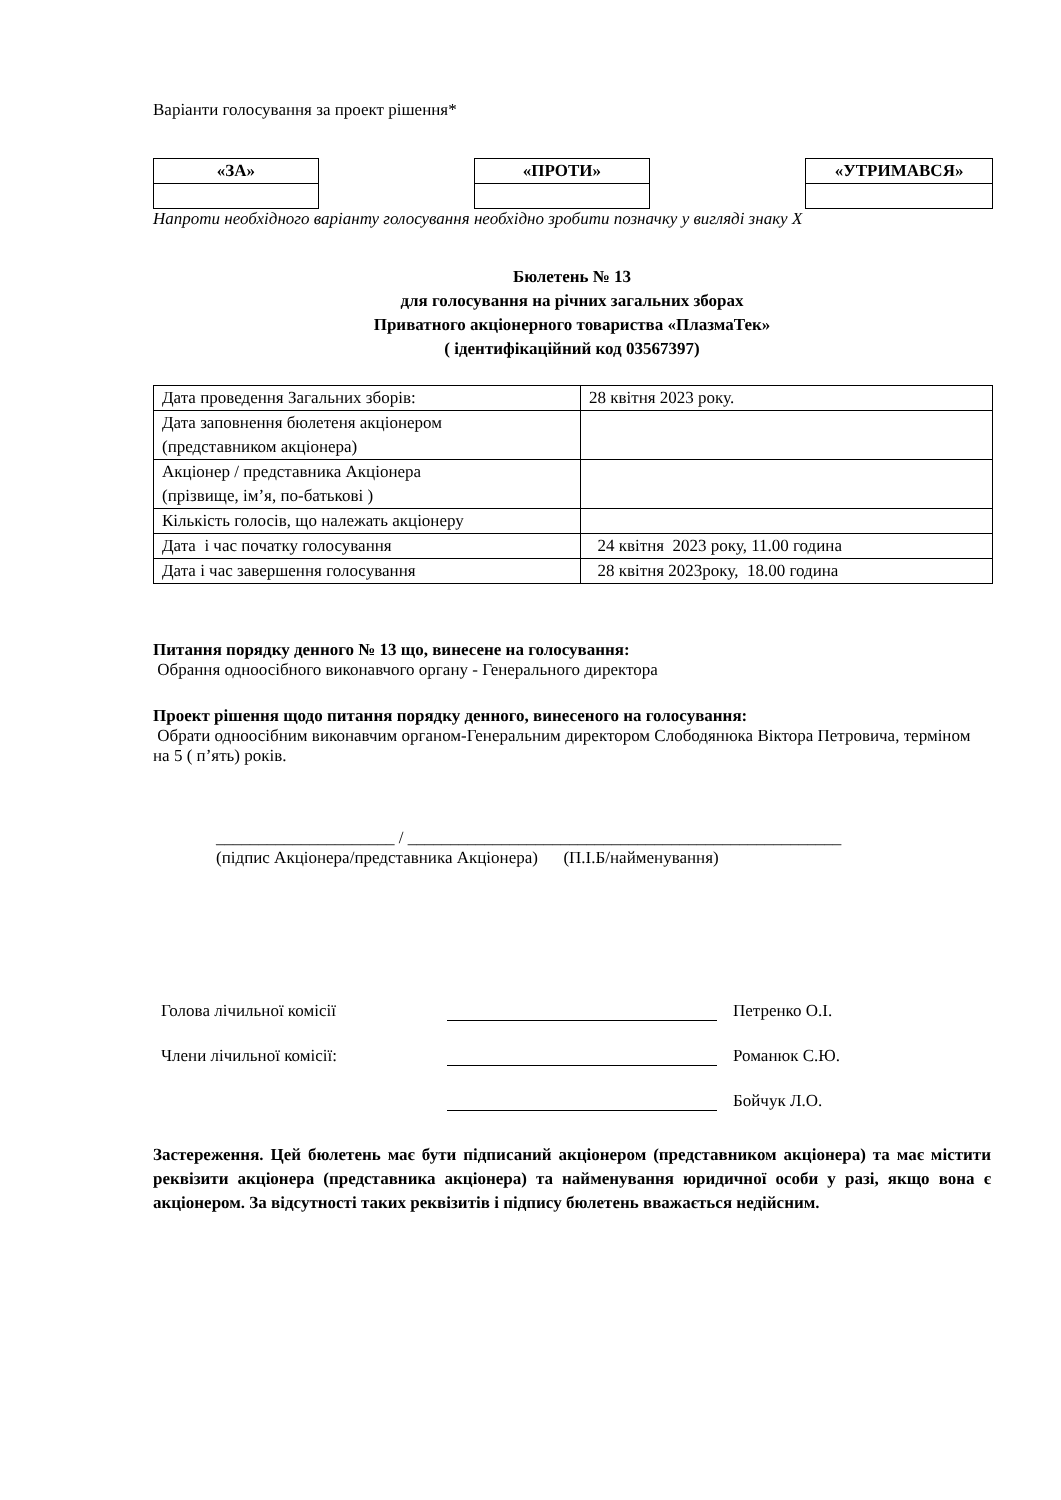Варіанти голосування за проект рішення*
| «ЗА» | | «ПРОТИ» | | «УТРИМАВСЯ» |
Напроти необхідного варіанту голосування необхідно зробити позначку у вигляді знаку X
Бюлетень № 13
для голосування на річних загальних зборах
Приватного акціонерного товариства «ПлазмаТек»
( ідентифікаційний код 03567397)
| Дата проведення Загальних зборів: | 28 квітня 2023 року. |
| Дата заповнення бюлетеня акціонером (представником акціонера) | |
| Акціонер / представника Акціонера (прізвище, ім’я, по-батькові ) | |
| Кількість голосів, що належать акціонеру | |
| Дата і час початку голосування | 24 квітня 2023 року, 11.00 година |
| Дата і час завершення голосування | 28 квітня 2023року, 18.00 година |
Питання порядку денного № 13 що, винесене на голосування:
Обрання одноосібного виконавчого органу - Генерального директора
Проект рішення щодо питання порядку денного, винесеного на голосування:
Обрати одноосібним виконавчим органом-Генеральним директором Слободянюка Віктора Петровича, терміном на 5 ( п’ять) років.
_____________________ / ___________________________________________________
(підпис Акціонера/представника Акціонера) (П.І.Б/найменування)
| Голова лічильної комісії | | Петренко О.І. |
| Члени лічильної комісії: | | Романюк С.Ю. |
| | | Бойчук Л.О. |
Застереження. Цей бюлетень має бути підписаний акціонером (представником акціонера) та має містити реквізити акціонера (представника акціонера) та найменування юридичної особи у разі, якщо вона є акціонером. За відсутності таких реквізитів і підпису бюлетень вважається недійсним.